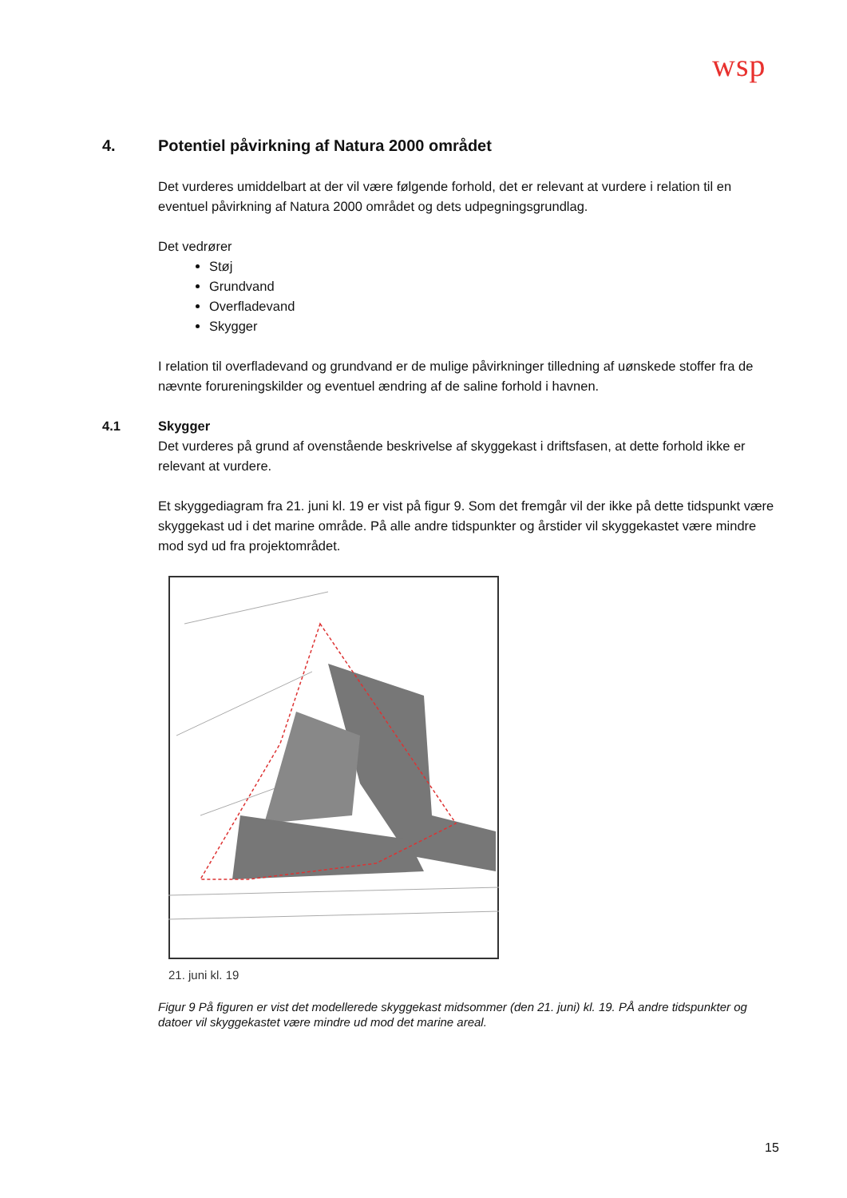wsp
4. Potentiel påvirkning af Natura 2000 området
Det vurderes umiddelbart at der vil være følgende forhold, det er relevant at vurdere i relation til en eventuel påvirkning af Natura 2000 området og dets udpegningsgrundlag.
Det vedrører
Støj
Grundvand
Overfladevand
Skygger
I relation til overfladevand og grundvand er de mulige påvirkninger tilledning af uønskede stoffer fra de nævnte forureningskilder og eventuel ændring af de saline forhold i havnen.
4.1 Skygger
Det vurderes på grund af ovenstående beskrivelse af skyggekast i driftsfasen, at dette forhold ikke er relevant at vurdere.
Et skyggediagram fra 21. juni kl. 19 er vist på figur 9. Som det fremgår vil der ikke på dette tidspunkt være skyggekast ud i det marine område. På alle andre tidspunkter og årstider vil skyggekastet være mindre mod syd ud fra projektområdet.
21. juni kl. 19
Figur 9 På figuren er vist det modellerede skyggekast midsommer (den 21. juni) kl. 19. PÅ andre tidspunkter og datoer vil skyggekastet være mindre ud mod det marine areal.
15